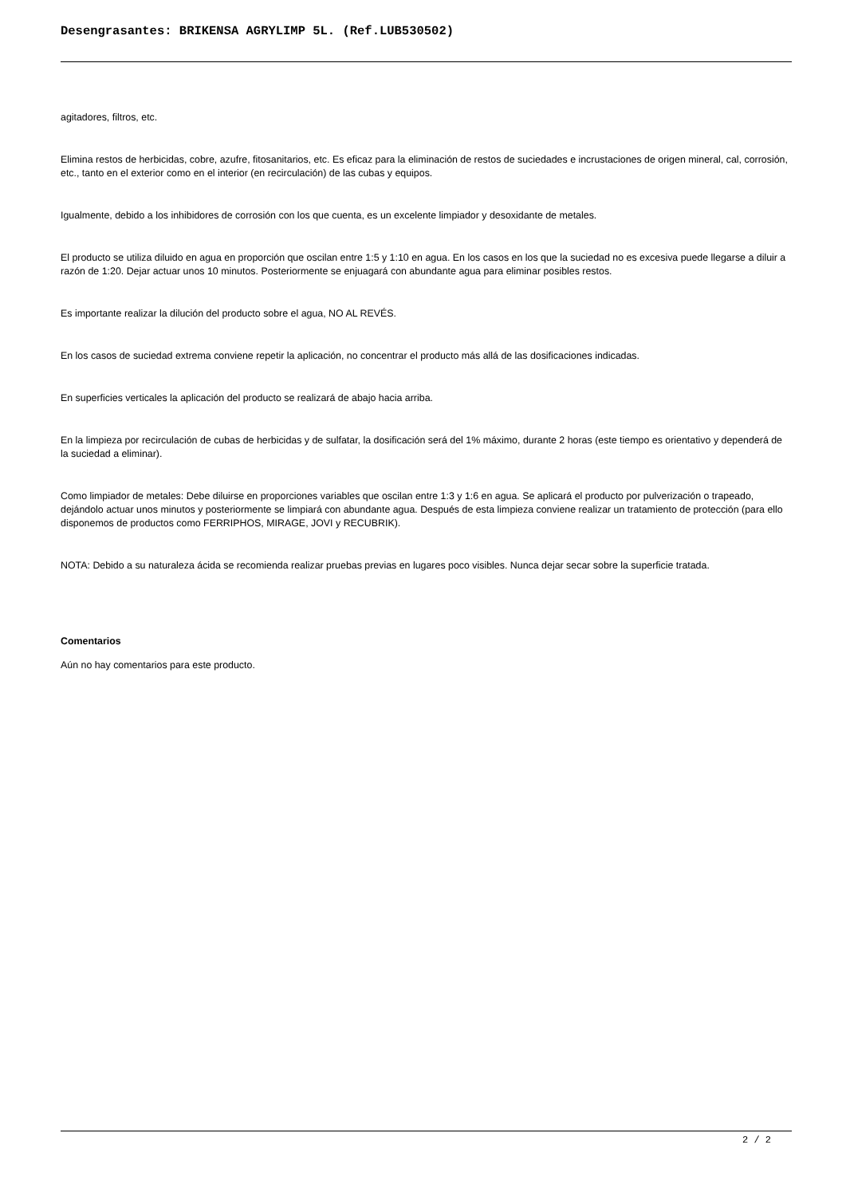Desengrasantes: BRIKENSA AGRYLIMP 5L. (Ref.LUB530502)
agitadores, filtros, etc.
Elimina restos de herbicidas, cobre, azufre, fitosanitarios, etc. Es eficaz para la eliminación de restos de suciedades e incrustaciones de origen mineral, cal, corrosión, etc., tanto en el exterior como en el interior (en recirculación) de las cubas y equipos.
Igualmente, debido a los inhibidores de corrosión con los que cuenta, es un excelente limpiador y desoxidante de metales.
El producto se utiliza diluido en agua en proporción que oscilan entre 1:5 y 1:10 en agua. En los casos en los que la suciedad no es excesiva puede llegarse a diluir a razón de 1:20. Dejar actuar unos 10 minutos. Posteriormente se enjuagará con abundante agua para eliminar posibles restos.
Es importante realizar la dilución del producto sobre el agua, NO AL REVÉS.
En los casos de suciedad extrema conviene repetir la aplicación, no concentrar el producto más allá de las dosificaciones indicadas.
En superficies verticales la aplicación del producto se realizará de abajo hacia arriba.
En la limpieza por recirculación de cubas de herbicidas y de sulfatar, la dosificación será del 1% máximo, durante 2 horas (este tiempo es orientativo y dependerá de la suciedad a eliminar).
Como limpiador de metales: Debe diluirse en proporciones variables que oscilan entre 1:3 y 1:6 en agua. Se aplicará el producto por pulverización o trapeado, dejándolo actuar unos minutos y posteriormente se limpiará con abundante agua. Después de esta limpieza conviene realizar un tratamiento de protección (para ello disponemos de productos como FERRIPHOS, MIRAGE, JOVI y RECUBRIK).
NOTA: Debido a su naturaleza ácida se recomienda realizar pruebas previas en lugares poco visibles. Nunca dejar secar sobre la superficie tratada.
Comentarios
Aún no hay comentarios para este producto.
2 / 2